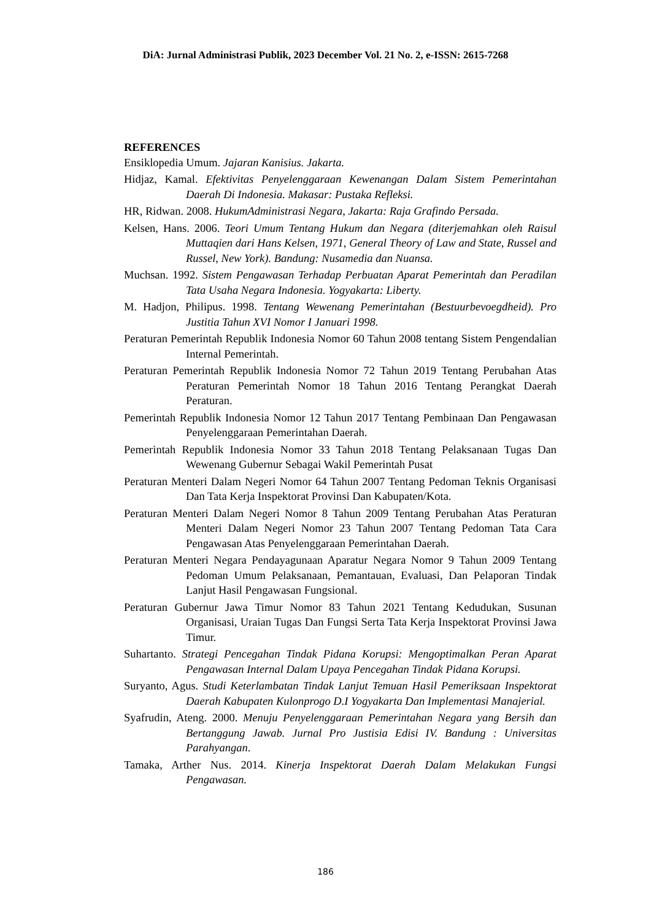DiA: Jurnal Administrasi Publik, 2023 December Vol. 21 No. 2, e-ISSN: 2615-7268
REFERENCES
Ensiklopedia Umum. Jajaran Kanisius. Jakarta.
Hidjaz, Kamal. Efektivitas Penyelenggaraan Kewenangan Dalam Sistem Pemerintahan Daerah Di Indonesia. Makasar: Pustaka Refleksi.
HR, Ridwan. 2008. HukumAdministrasi Negara, Jakarta: Raja Grafindo Persada.
Kelsen, Hans. 2006. Teori Umum Tentang Hukum dan Negara (diterjemahkan oleh Raisul Muttaqien dari Hans Kelsen, 1971, General Theory of Law and State, Russel and Russel, New York). Bandung: Nusamedia dan Nuansa.
Muchsan. 1992. Sistem Pengawasan Terhadap Perbuatan Aparat Pemerintah dan Peradilan Tata Usaha Negara Indonesia. Yogyakarta: Liberty.
M. Hadjon, Philipus. 1998. Tentang Wewenang Pemerintahan (Bestuurbevoegdheid). Pro Justitia Tahun XVI Nomor I Januari 1998.
Peraturan Pemerintah Republik Indonesia Nomor 60 Tahun 2008 tentang Sistem Pengendalian Internal Pemerintah.
Peraturan Pemerintah Republik Indonesia Nomor 72 Tahun 2019 Tentang Perubahan Atas Peraturan Pemerintah Nomor 18 Tahun 2016 Tentang Perangkat Daerah Peraturan.
Pemerintah Republik Indonesia Nomor 12 Tahun 2017 Tentang Pembinaan Dan Pengawasan Penyelenggaraan Pemerintahan Daerah.
Pemerintah Republik Indonesia Nomor 33 Tahun 2018 Tentang Pelaksanaan Tugas Dan Wewenang Gubernur Sebagai Wakil Pemerintah Pusat
Peraturan Menteri Dalam Negeri Nomor 64 Tahun 2007 Tentang Pedoman Teknis Organisasi Dan Tata Kerja Inspektorat Provinsi Dan Kabupaten/Kota.
Peraturan Menteri Dalam Negeri Nomor 8 Tahun 2009 Tentang Perubahan Atas Peraturan Menteri Dalam Negeri Nomor 23 Tahun 2007 Tentang Pedoman Tata Cara Pengawasan Atas Penyelenggaraan Pemerintahan Daerah.
Peraturan Menteri Negara Pendayagunaan Aparatur Negara Nomor 9 Tahun 2009 Tentang Pedoman Umum Pelaksanaan, Pemantauan, Evaluasi, Dan Pelaporan Tindak Lanjut Hasil Pengawasan Fungsional.
Peraturan Gubernur Jawa Timur Nomor 83 Tahun 2021 Tentang Kedudukan, Susunan Organisasi, Uraian Tugas Dan Fungsi Serta Tata Kerja Inspektorat Provinsi Jawa Timur.
Suhartanto. Strategi Pencegahan Tindak Pidana Korupsi: Mengoptimalkan Peran Aparat Pengawasan Internal Dalam Upaya Pencegahan Tindak Pidana Korupsi.
Suryanto, Agus. Studi Keterlambatan Tindak Lanjut Temuan Hasil Pemeriksaan Inspektorat Daerah Kabupaten Kulonprogo D.I Yogyakarta Dan Implementasi Manajerial.
Syafrudin, Ateng. 2000. Menuju Penyelenggaraan Pemerintahan Negara yang Bersih dan Bertanggung Jawab. Jurnal Pro Justisia Edisi IV. Bandung : Universitas Parahyangan.
Tamaka, Arther Nus. 2014. Kinerja Inspektorat Daerah Dalam Melakukan Fungsi Pengawasan.
186